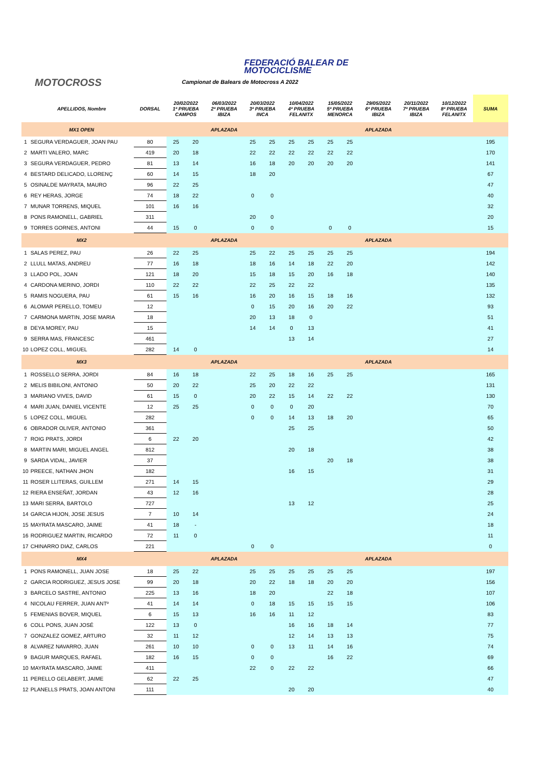FEDERACIÓ BALEAR DE
MOTOCICLISME
MOTOCROSS
Campionat de Balears de Motocross A 2022
| | APELLIDOS, Nombre | DORSAL | 20/02/2022 1ª PRUEBA CAMPOS | | 06/03/2022 2ª PRUEBA IBIZA | 20/03/2022 3ª PRUEBA INCA | | 10/04/2022 4ª PRUEBA FELANITX | | 15/05/2022 5ª PRUEBA MENORCA | | 29/05/2022 6ª PRUEBA IBIZA | 20/11/2022 7ª PRUEBA IBIZA | 10/12/2022 8ª PRUEBA FELANITX | SUMA |
| --- | --- | --- | --- | --- | --- | --- | --- | --- | --- | --- | --- | --- | --- | --- | --- |
| | MX1 OPEN | | | | APLAZADA | | | | | | | APLAZADA | | | |
| 1 | SEGURA VERDAGUER, JOAN PAU | 80 | 25 | 20 | | 25 | 25 | 25 | 25 | 25 | 25 | | | | 195 |
| 2 | MARTI VALERO, MARC | 419 | 20 | 18 | | 22 | 22 | 22 | 22 | 22 | 22 | | | | 170 |
| 3 | SEGURA VERDAGUER, PEDRO | 81 | 13 | 14 | | 16 | 18 | 20 | 20 | 20 | 20 | | | | 141 |
| 4 | BESTARD DELICADO, LLORENÇ | 60 | 14 | 15 | | 18 | 20 | | | | | | | | 67 |
| 5 | OSINALDE MAYRATA, MAURO | 96 | 22 | 25 | | | | | | | | | | | 47 |
| 6 | REY HERAS, JORGE | 74 | 18 | 22 | | 0 | 0 | | | | | | | | 40 |
| 7 | MUNAR TORRENS, MIQUEL | 101 | 16 | 16 | | | | | | | | | | | 32 |
| 8 | PONS RAMONELL, GABRIEL | 311 | | | | 20 | 0 | | | | | | | | 20 |
| 9 | TORRES GORNES, ANTONI | 44 | 15 | 0 | | 0 | 0 | | | 0 | 0 | | | | 15 |
| | MX2 | | | | APLAZADA | | | | | | | APLAZADA | | | |
| 1 | SALAS PEREZ, PAU | 26 | 22 | 25 | | 25 | 22 | 25 | 25 | 25 | 25 | | | | 194 |
| 2 | LLULL MATAS, ANDREU | 77 | 16 | 18 | | 18 | 16 | 14 | 18 | 22 | 20 | | | | 142 |
| 3 | LLADO POL, JOAN | 121 | 18 | 20 | | 15 | 18 | 15 | 20 | 16 | 18 | | | | 140 |
| 4 | CARDONA MERINO, JORDI | 110 | 22 | 22 | | 22 | 25 | 22 | 22 | | | | | | 135 |
| 5 | RAMIS NOGUERA, PAU | 61 | 15 | 16 | | 16 | 20 | 16 | 15 | 18 | 16 | | | | 132 |
| 6 | ALOMAR PERELLO, TOMEU | 12 | | | | 0 | 15 | 20 | 16 | 20 | 22 | | | | 93 |
| 7 | CARMONA MARTIN, JOSE MARIA | 18 | | | | 20 | 13 | 18 | 0 | | | | | | 51 |
| 8 | DEYA MOREY, PAU | 15 | | | | 14 | 14 | 0 | 13 | | | | | | 41 |
| 9 | SERRA MAS, FRANCESC | 461 | | | | | | 13 | 14 | | | | | | 27 |
| 10 | LOPEZ COLL, MIGUEL | 282 | 14 | 0 | | | | | | | | | | | 14 |
| | MX3 | | | | APLAZADA | | | | | | | APLAZADA | | | |
| 1 | ROSSELLO SERRA, JORDI | 84 | 16 | 18 | | 22 | 25 | 18 | 16 | 25 | 25 | | | | 165 |
| 2 | MELIS BIBILONI, ANTONIO | 50 | 20 | 22 | | 25 | 20 | 22 | 22 | | | | | | 131 |
| 3 | MARIANO VIVES, DAVID | 61 | 15 | 0 | | 20 | 22 | 15 | 14 | 22 | 22 | | | | 130 |
| 4 | MARI JUAN, DANIEL VICENTE | 12 | 25 | 25 | | 0 | 0 | 0 | 20 | | | | | | 70 |
| 5 | LOPEZ COLL, MIGUEL | 282 | | | | 0 | 0 | 14 | 13 | 18 | 20 | | | | 65 |
| 6 | OBRADOR OLIVER, ANTONIO | 361 | | | | | | 25 | 25 | | | | | | 50 |
| 7 | ROIG PRATS, JORDI | 6 | 22 | 20 | | | | | | | | | | | 42 |
| 8 | MARTIN MARI, MIGUEL ANGEL | 812 | | | | | | 20 | 18 | | | | | | 38 |
| 9 | SARDA VIDAL, JAVIER | 37 | | | | | | | | 20 | 18 | | | | 38 |
| 10 | PREECE, NATHAN JHON | 182 | | | | | | 16 | 15 | | | | | | 31 |
| 11 | ROSER LLITERAS, GUILLEM | 271 | 14 | 15 | | | | | | | | | | | 29 |
| 12 | RIERA ENSEÑAT, JORDAN | 43 | 12 | 16 | | | | | | | | | | | 28 |
| 13 | MARI SERRA, BARTOLO | 727 | | | | | | 13 | 12 | | | | | | 25 |
| 14 | GARCIA HIJON, JOSE JESUS | 7 | 10 | 14 | | | | | | | | | | | 24 |
| 15 | MAYRATA MASCARO, JAIME | 41 | 18 | - | | | | | | | | | | | 18 |
| 16 | RODRIGUEZ MARTIN, RICARDO | 72 | 11 | 0 | | | | | | | | | | | 11 |
| 17 | CHINARRO DIAZ, CARLOS | 221 | | | | 0 | 0 | | | | | | | | 0 |
| | MX4 | | | | APLAZADA | | | | | | | APLAZADA | | | |
| 1 | PONS RAMONELL, JUAN JOSE | 18 | 25 | 22 | | 25 | 25 | 25 | 25 | 25 | 25 | | | | 197 |
| 2 | GARCIA RODRIGUEZ, JESUS JOSE | 99 | 20 | 18 | | 20 | 22 | 18 | 18 | 20 | 20 | | | | 156 |
| 3 | BARCELO SASTRE, ANTONIO | 225 | 13 | 16 | | 18 | 20 | | | 22 | 18 | | | | 107 |
| 4 | NICOLAU FERRER, JUAN ANTº | 41 | 14 | 14 | | 0 | 18 | 15 | 15 | 15 | 15 | | | | 106 |
| 5 | FEMENIAS BOVER, MIQUEL | 6 | 15 | 13 | | 16 | 16 | 11 | 12 | | | | | | 83 |
| 6 | COLL PONS, JUAN JOSÉ | 122 | 13 | 0 | | | | 16 | 16 | 18 | 14 | | | | 77 |
| 7 | GONZALEZ GOMEZ, ARTURO | 32 | 11 | 12 | | | | 12 | 14 | 13 | 13 | | | | 75 |
| 8 | ALVAREZ NAVARRO, JUAN | 261 | 10 | 10 | | 0 | 0 | 13 | 11 | 14 | 16 | | | | 74 |
| 9 | BAGUR MARQUES, RAFAEL | 182 | 16 | 15 | | 0 | 0 | | | 16 | 22 | | | | 69 |
| 10 | MAYRATA MASCARO, JAIME | 411 | | | | 22 | 0 | 22 | 22 | | | | | | 66 |
| 11 | PERELLO GELABERT, JAIME | 62 | 22 | 25 | | | | | | | | | | | 47 |
| 12 | PLANELLS PRATS, JOAN ANTONI | 111 | | | | | | 20 | 20 | | | | | | 40 |